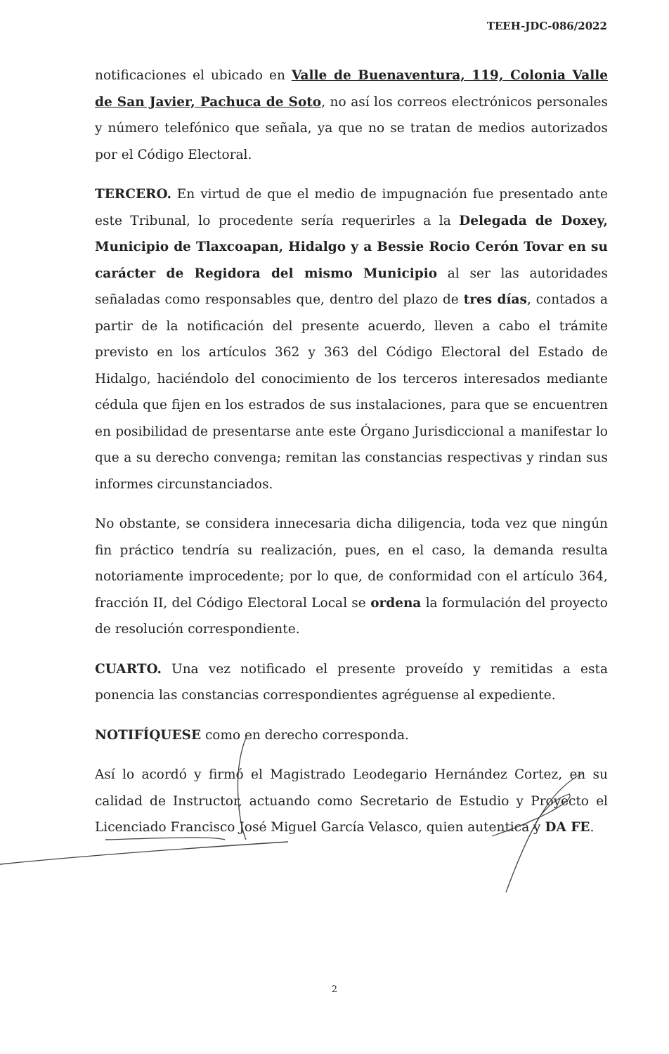TEEH-JDC-086/2022
notificaciones el ubicado en Valle de Buenaventura, 119, Colonia Valle de San Javier, Pachuca de Soto, no así los correos electrónicos personales y número telefónico que señala, ya que no se tratan de medios autorizados por el Código Electoral.
TERCERO. En virtud de que el medio de impugnación fue presentado ante este Tribunal, lo procedente sería requerirles a la Delegada de Doxey, Municipio de Tlaxcoapan, Hidalgo y a Bessie Rocio Cerón Tovar en su carácter de Regidora del mismo Municipio al ser las autoridades señaladas como responsables que, dentro del plazo de tres días, contados a partir de la notificación del presente acuerdo, lleven a cabo el trámite previsto en los artículos 362 y 363 del Código Electoral del Estado de Hidalgo, haciéndolo del conocimiento de los terceros interesados mediante cédula que fijen en los estrados de sus instalaciones, para que se encuentren en posibilidad de presentarse ante este Órgano Jurisdiccional a manifestar lo que a su derecho convenga; remitan las constancias respectivas y rindan sus informes circunstanciados.
No obstante, se considera innecesaria dicha diligencia, toda vez que ningún fin práctico tendría su realización, pues, en el caso, la demanda resulta notoriamente improcedente; por lo que, de conformidad con el artículo 364, fracción II, del Código Electoral Local se ordena la formulación del proyecto de resolución correspondiente.
CUARTO. Una vez notificado el presente proveído y remitidas a esta ponencia las constancias correspondientes agréguense al expediente.
NOTIFÍQUESE como en derecho corresponda.
Así lo acordó y firmó el Magistrado Leodegario Hernández Cortez, en su calidad de Instructor, actuando como Secretario de Estudio y Proyecto el Licenciado Francisco José Miguel García Velasco, quien autentica y DA FE.
2